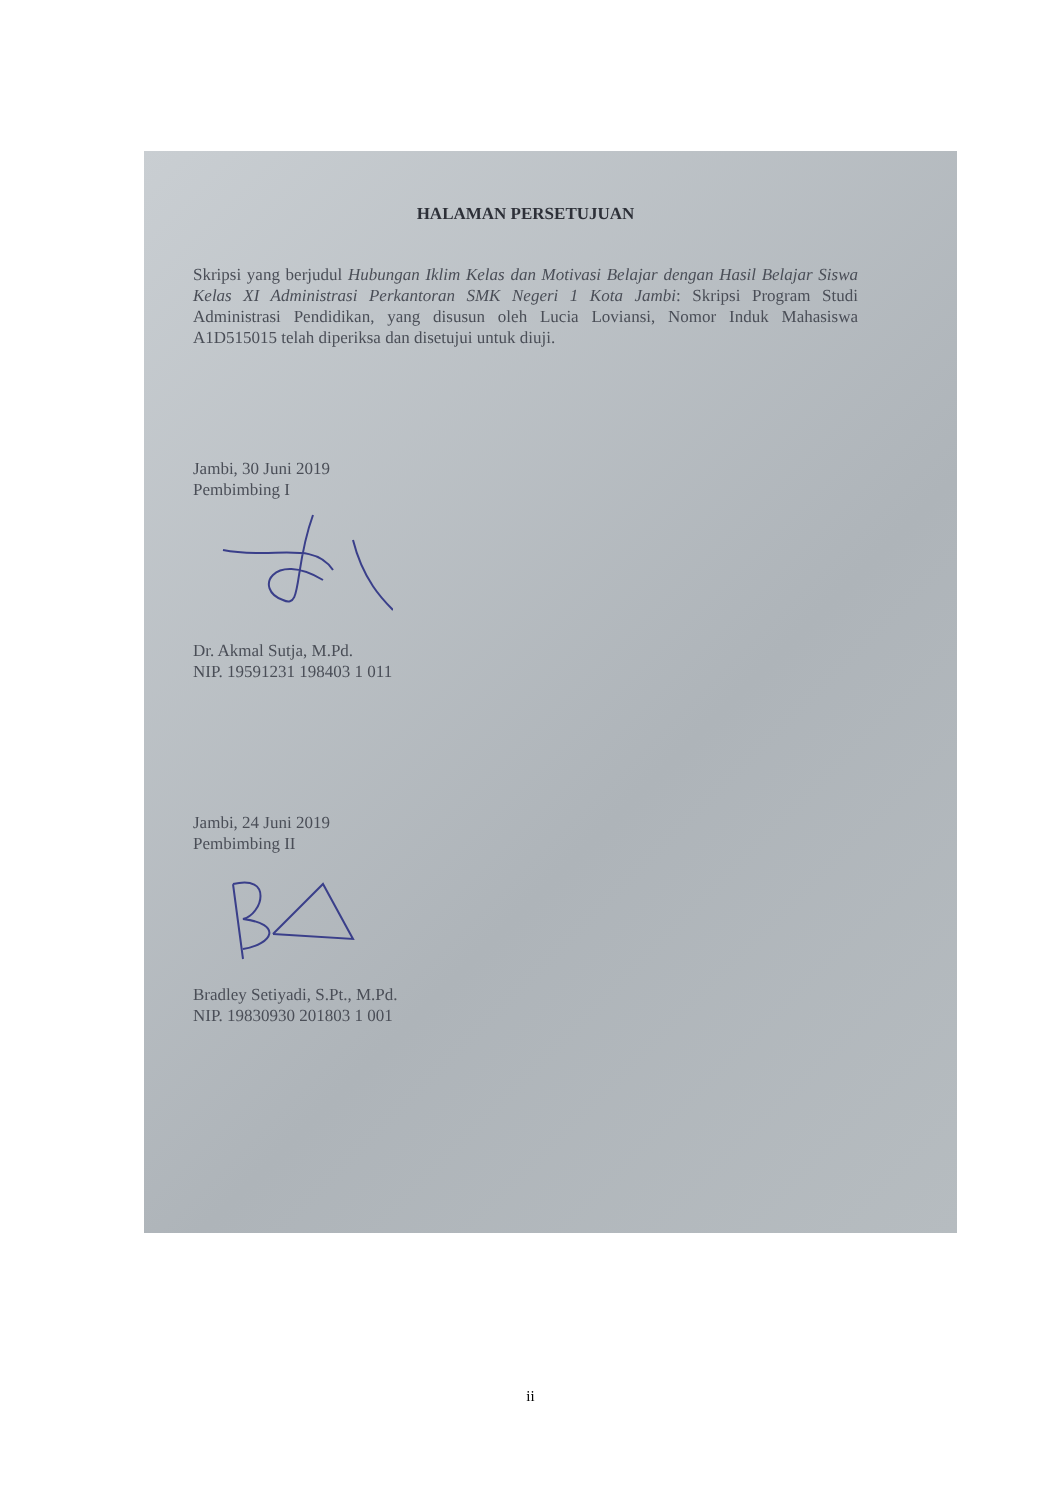HALAMAN PERSETUJUAN
Skripsi yang berjudul Hubungan Iklim Kelas dan Motivasi Belajar dengan Hasil Belajar Siswa Kelas XI Administrasi Perkantoran SMK Negeri 1 Kota Jambi: Skripsi Program Studi Administrasi Pendidikan, yang disusun oleh Lucia Loviansi, Nomor Induk Mahasiswa A1D515015 telah diperiksa dan disetujui untuk diuji.
Jambi, 30 Juni 2019
Pembimbing I
Dr. Akmal Sutja, M.Pd.
NIP. 19591231 198403 1 011
Jambi, 24 Juni 2019
Pembimbing II
Bradley Setiyadi, S.Pt., M.Pd.
NIP. 19830930 201803 1 001
ii